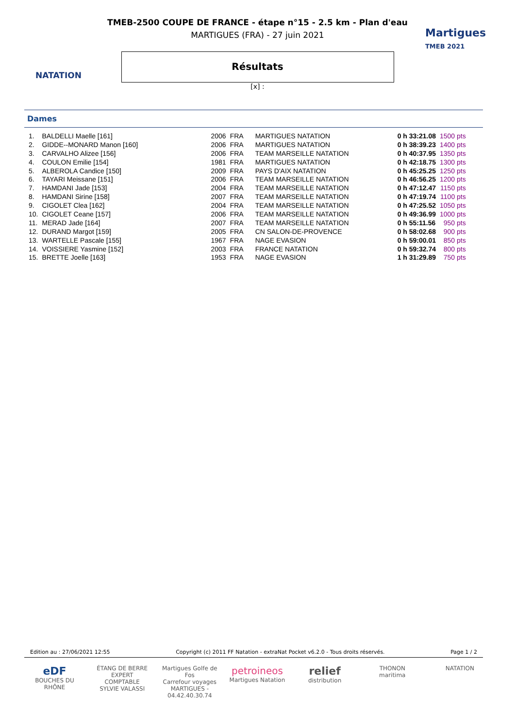NATATION
Martigues
TMEB 2021
TMEB-2500 COUPE DE FRANCE - étape n°15 - 2.5 km - Plan d'eau
MARTIGUES (FRA) - 27 juin 2021
Résultats
[x] :
Dames
| 1. | BALDELLI Maelle [161] | 2006 | FRA | MARTIGUES NATATION | 0 h 33:21.08 | 1500 pts |
| 2. | GIDDE--MONARD Manon [160] | 2006 | FRA | MARTIGUES NATATION | 0 h 38:39.23 | 1400 pts |
| 3. | CARVALHO Alizee [156] | 2006 | FRA | TEAM MARSEILLE NATATION | 0 h 40:37.95 | 1350 pts |
| 4. | COULON Emilie [154] | 1981 | FRA | MARTIGUES NATATION | 0 h 42:18.75 | 1300 pts |
| 5. | ALBEROLA Candice [150] | 2009 | FRA | PAYS D'AIX NATATION | 0 h 45:25.25 | 1250 pts |
| 6. | TAYARI Meissane [151] | 2006 | FRA | TEAM MARSEILLE NATATION | 0 h 46:56.25 | 1200 pts |
| 7. | HAMDANI Jade [153] | 2004 | FRA | TEAM MARSEILLE NATATION | 0 h 47:12.47 | 1150 pts |
| 8. | HAMDANI Sirine [158] | 2007 | FRA | TEAM MARSEILLE NATATION | 0 h 47:19.74 | 1100 pts |
| 9. | CIGOLET Clea [162] | 2004 | FRA | TEAM MARSEILLE NATATION | 0 h 47:25.52 | 1050 pts |
| 10. | CIGOLET Ceane [157] | 2006 | FRA | TEAM MARSEILLE NATATION | 0 h 49:36.99 | 1000 pts |
| 11. | MERAD Jade [164] | 2007 | FRA | TEAM MARSEILLE NATATION | 0 h 55:11.56 | 950 pts |
| 12. | DURAND Margot [159] | 2005 | FRA | CN SALON-DE-PROVENCE | 0 h 58:02.68 | 900 pts |
| 13. | WARTELLE Pascale [155] | 1967 | FRA | NAGE EVASION | 0 h 59:00.01 | 850 pts |
| 14. | VOISSIERE Yasmine [152] | 2003 | FRA | FRANCE NATATION | 0 h 59:32.74 | 800 pts |
| 15. | BRETTE Joelle [163] | 1953 | FRA | NAGE EVASION | 1 h 31:29.89 | 750 pts |
Edition au : 27/06/2021 12:55 Copyright (c) 2011 FF Natation - extraNat Pocket v6.2.0 - Tous droits réservés. Page 1 / 2
eDF
BOUCHES DU RHÔNE
ÉTANG DE BERRE
EXPERT COMPTABLE
SYLVIE VALASSI
Martigues Golfe de Fos
Carrefour voyages
MARTIGUES - 04.42.40.30.74
petroineos
Martigues Natation
relief
distribution
THONON
maritima
NATATION